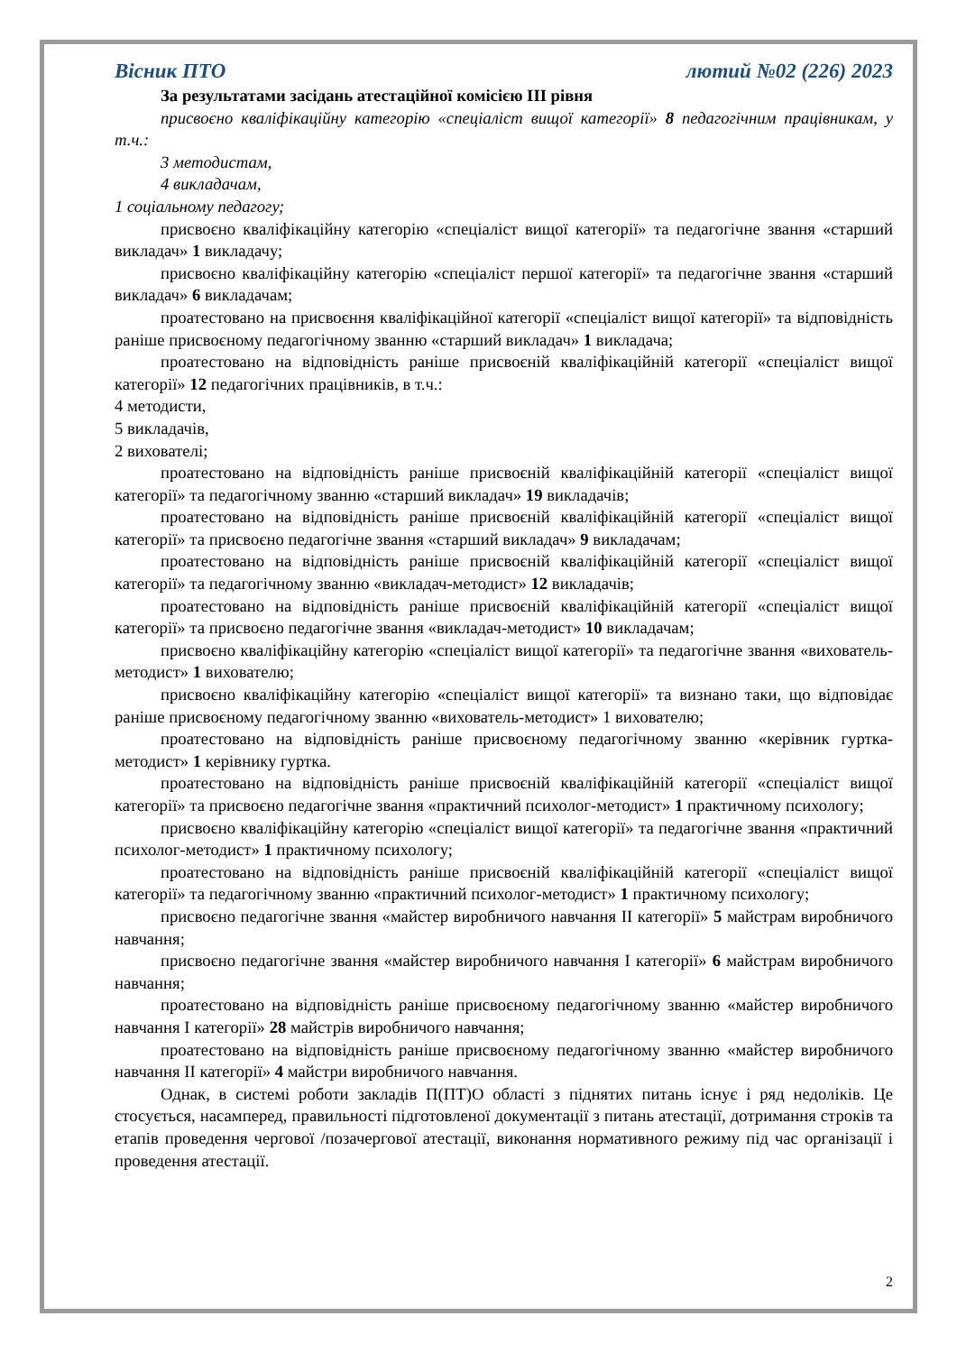Вісник ПТО лютий №02 (226) 2023
За результатами засідань атестаційної комісією ІІІ рівня
присвоєно кваліфікаційну категорію «спеціаліст вищої категорії» 8 педагогічним працівникам, у т.ч.:
3 методистам,
4 викладачам,
1 соціальному педагогу;
присвоєно кваліфікаційну категорію «спеціаліст вищої категорії» та педагогічне звання «старший викладач» 1 викладачу;
присвоєно кваліфікаційну категорію «спеціаліст першої категорії» та педагогічне звання «старший викладач» 6 викладачам;
проатестовано на присвоєння кваліфікаційної категорії «спеціаліст вищої категорії» та відповідність раніше присвоєному педагогічному званню «старший викладач» 1 викладача;
проатестовано на відповідність раніше присвоєній кваліфікаційній категорії «спеціаліст вищої категорії» 12 педагогічних працівників, в т.ч.:
4 методисти,
5 викладачів,
2 вихователі;
проатестовано на відповідність раніше присвоєній кваліфікаційній категорії «спеціаліст вищої категорії» та педагогічному званню «старший викладач» 19 викладачів;
проатестовано на відповідність раніше присвоєній кваліфікаційній категорії «спеціаліст вищої категорії» та присвоєно педагогічне звання «старший викладач» 9 викладачам;
проатестовано на відповідність раніше присвоєній кваліфікаційній категорії «спеціаліст вищої категорії» та педагогічному званню «викладач-методист» 12 викладачів;
проатестовано на відповідність раніше присвоєній кваліфікаційній категорії «спеціаліст вищої категорії» та присвоєно педагогічне звання «викладач-методист» 10 викладачам;
присвоєно кваліфікаційну категорію «спеціаліст вищої категорії» та педагогічне звання «вихователь-методист» 1 вихователю;
присвоєно кваліфікаційну категорію «спеціаліст вищої категорії» та визнано таки, що відповідає раніше присвоєному педагогічному званню «вихователь-методист» 1 вихователю;
проатестовано на відповідність раніше присвоєному педагогічному званню «керівник гуртка-методист» 1 керівнику гуртка.
проатестовано на відповідність раніше присвоєній кваліфікаційній категорії «спеціаліст вищої категорії» та присвоєно педагогічне звання «практичний психолог-методист» 1 практичному психологу;
присвоєно кваліфікаційну категорію «спеціаліст вищої категорії» та педагогічне звання «практичний психолог-методист» 1 практичному психологу;
проатестовано на відповідність раніше присвоєній кваліфікаційній категорії «спеціаліст вищої категорії» та педагогічному званню «практичний психолог-методист» 1 практичному психологу;
присвоєно педагогічне звання «майстер виробничого навчання ІІ категорії» 5 майстрам виробничого навчання;
присвоєно педагогічне звання «майстер виробничого навчання І категорії» 6 майстрам виробничого навчання;
проатестовано на відповідність раніше присвоєному педагогічному званню «майстер виробничого навчання І категорії» 28 майстрів виробничого навчання;
проатестовано на відповідність раніше присвоєному педагогічному званню «майстер виробничого навчання ІІ категорії» 4 майстри виробничого навчання.
Однак, в системі роботи закладів П(ПТ)О області з піднятих питань існує і ряд недоліків. Це стосується, насамперед, правильності підготовленої документації з питань атестації, дотримання строків та етапів проведення чергової /позачергової атестації, виконання нормативного режиму під час організації і проведення атестації.
2